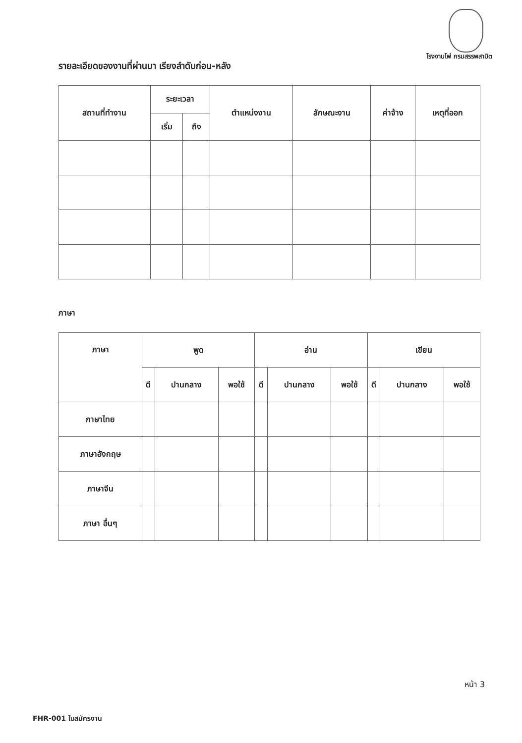โรงงานไพ่ กรมสรรพสามิต
รายละเอียดของงานที่ผ่านมา เรียงลำดับก่อน-หลัง
| สถานที่ทำงาน | ระยะเวลา | | ตำแหน่งงาน | ลักษณะงาน | ค่าจ้าง | เหตุที่ออก |
| --- | --- | --- | --- | --- | --- | --- |
| | เริ่ม | ถึง | | | | |
ภาษา
| ภาษา | พูด | | | อ่าน | | | เขียน | | |
| --- | --- | --- | --- | --- | --- | --- | --- | --- | --- |
| | ดี | ปานกลาง | พอใช้ | ดี | ปานกลาง | พอใช้ | ดี | ปานกลาง | พอใช้ |
| ภาษาไทย | | | | | | | | | |
| ภาษาอังกฤษ | | | | | | | | | |
| ภาษาจีน | | | | | | | | | |
| ภาษา อื่นๆ | | | | | | | | | |
หน้า 3
FHR-001 ใบสมัครงาน